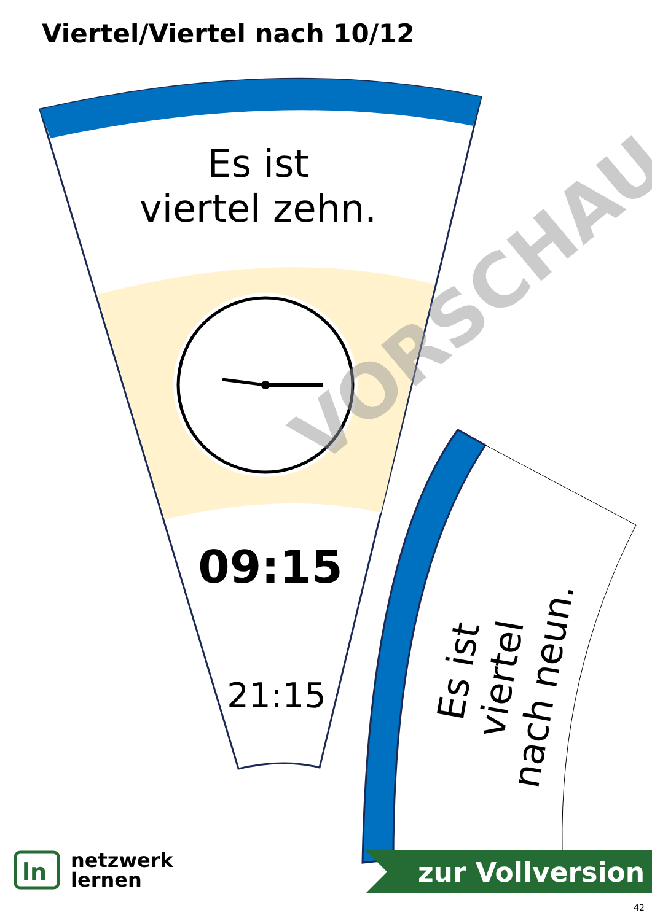VORSCHAU
Viertel/Viertel nach 10/12
Es ist
viertel zehn.
09:15
21:15
Es ist viertel
nach neun.
ln
netzwerk
lernen
zur Vollversion
42